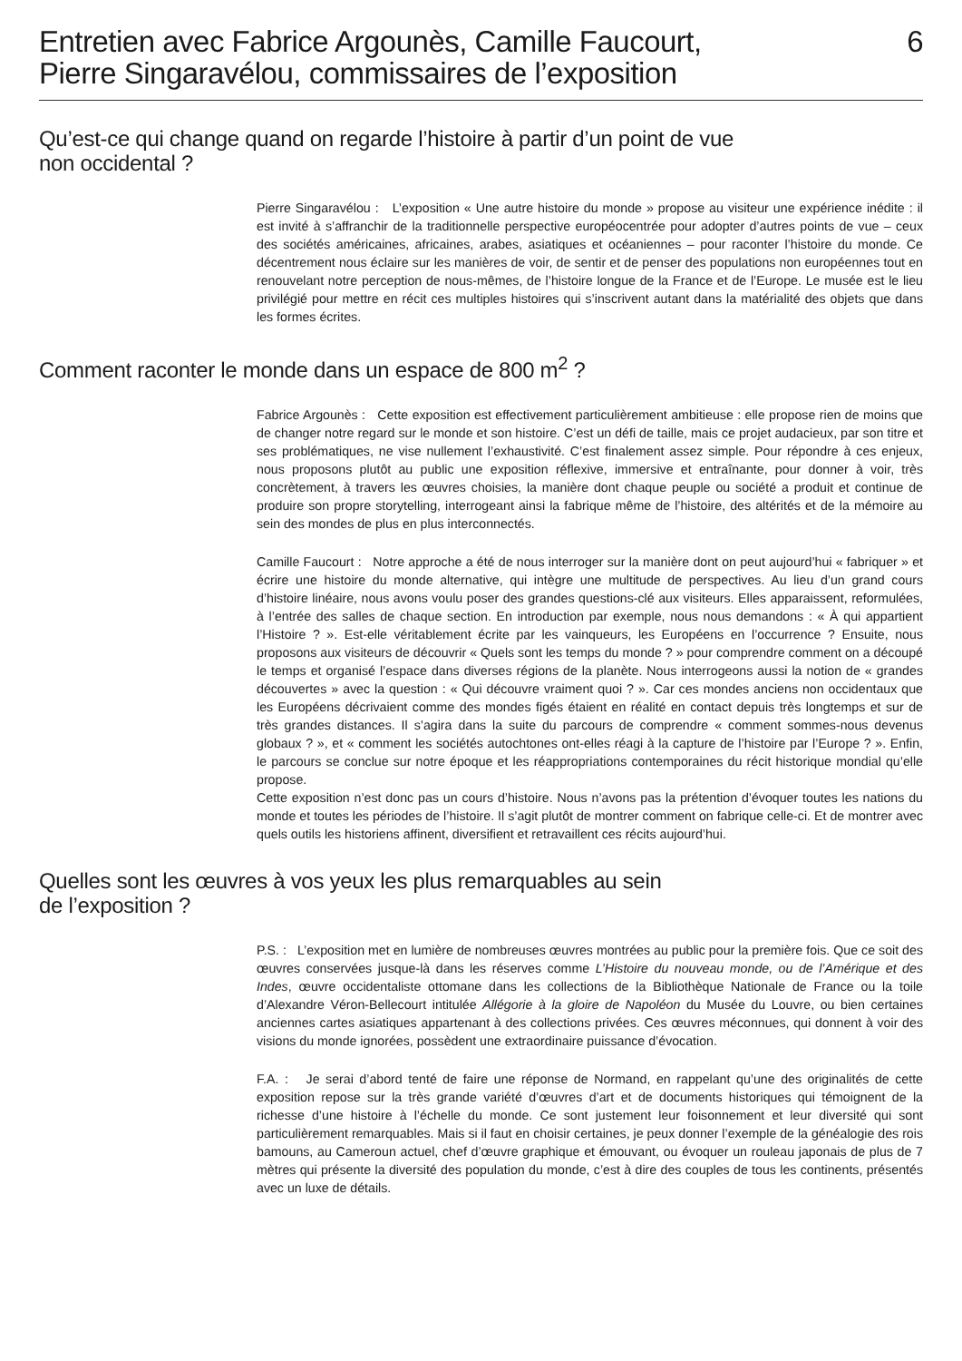Entretien avec Fabrice Argounès, Camille Faucourt,
Pierre Singaravélou, commissaires de l’exposition
6
Qu’est-ce qui change quand on regarde l’histoire à partir d’un point de vue
non occidental ?
Pierre Singaravélou : L’exposition « Une autre histoire du monde » propose au visiteur une expérience inédite : il est invité à s’affranchir de la traditionnelle perspective européocentrée pour adopter d’autres points de vue – ceux des sociétés américaines, africaines, arabes, asiatiques et océaniennes – pour raconter l’histoire du monde. Ce décentrement nous éclaire sur les manières de voir, de sentir et de penser des populations non européennes tout en renouvelant notre perception de nous-mêmes, de l’histoire longue de la France et de l’Europe. Le musée est le lieu privilégié pour mettre en récit ces multiples histoires qui s’inscrivent autant dans la matérialité des objets que dans les formes écrites.
Comment raconter le monde dans un espace de 800 m<sup>2</sup> ?
Fabrice Argounès : Cette exposition est effectivement particulièrement ambitieuse : elle propose rien de moins que de changer notre regard sur le monde et son histoire. C’est un défi de taille, mais ce projet audacieux, par son titre et ses problématiques, ne vise nullement l’exhaustivité. C’est finalement assez simple. Pour répondre à ces enjeux, nous proposons plutôt au public une exposition réflexive, immersive et entraînante, pour donner à voir, très concrètement, à travers les œuvres choisies, la manière dont chaque peuple ou société a produit et continue de produire son propre storytelling, interrogeant ainsi la fabrique même de l’histoire, des altérités et de la mémoire au sein des mondes de plus en plus interconnectés.
Camille Faucourt : Notre approche a été de nous interroger sur la manière dont on peut aujourd’hui « fabriquer » et écrire une histoire du monde alternative, qui intègre une multitude de perspectives. Au lieu d’un grand cours d’histoire linéaire, nous avons voulu poser des grandes questions-clé aux visiteurs. Elles apparaissent, reformulées, à l’entrée des salles de chaque section. En introduction par exemple, nous nous demandons : « À qui appartient l’Histoire ? ». Est-elle véritablement écrite par les vainqueurs, les Européens en l’occurrence ? Ensuite, nous proposons aux visiteurs de découvrir « Quels sont les temps du monde ? » pour comprendre comment on a découpé le temps et organisé l’espace dans diverses régions de la planète. Nous interrogeons aussi la notion de « grandes découvertes » avec la question : « Qui découvre vraiment quoi ? ». Car ces mondes anciens non occidentaux que les Européens décrivaient comme des mondes figés étaient en réalité en contact depuis très longtemps et sur de très grandes distances. Il s’agira dans la suite du parcours de comprendre « comment sommes-nous devenus globaux ? », et « comment les sociétés autochtones ont-elles réagi à la capture de l’histoire par l’Europe ? ». Enfin, le parcours se conclue sur notre époque et les réappropriations contemporaines du récit historique mondial qu’elle propose.
Cette exposition n’est donc pas un cours d’histoire. Nous n’avons pas la prétention d’évoquer toutes les nations du monde et toutes les périodes de l’histoire. Il s’agit plutôt de montrer comment on fabrique celle-ci. Et de montrer avec quels outils les historiens affinent, diversifient et retravaillent ces récits aujourd’hui.
Quelles sont les œuvres à vos yeux les plus remarquables au sein
de l’exposition ?
P.S. : L’exposition met en lumière de nombreuses œuvres montrées au public pour la première fois. Que ce soit des œuvres conservées jusque-là dans les réserves comme L’Histoire du nouveau monde, ou de l’Amérique et des Indes, œuvre occidentaliste ottomane dans les collections de la Bibliothèque Nationale de France ou la toile d’Alexandre Véron-Bellecourt intitulée Allégorie à la gloire de Napoléon du Musée du Louvre, ou bien certaines anciennes cartes asiatiques appartenant à des collections privées. Ces œuvres méconnues, qui donnent à voir des visions du monde ignorées, possèdent une extraordinaire puissance d’évocation.
F.A. : Je serai d’abord tenté de faire une réponse de Normand, en rappelant qu’une des originalités de cette exposition repose sur la très grande variété d’œuvres d’art et de documents historiques qui témoignent de la richesse d’une histoire à l’échelle du monde. Ce sont justement leur foisonnement et leur diversité qui sont particulièrement remarquables. Mais si il faut en choisir certaines, je peux donner l’exemple de la généalogie des rois bamouns, au Cameroun actuel, chef d’œuvre graphique et émouvant, ou évoquer un rouleau japonais de plus de 7 mètres qui présente la diversité des population du monde, c’est à dire des couples de tous les continents, présentés avec un luxe de détails.